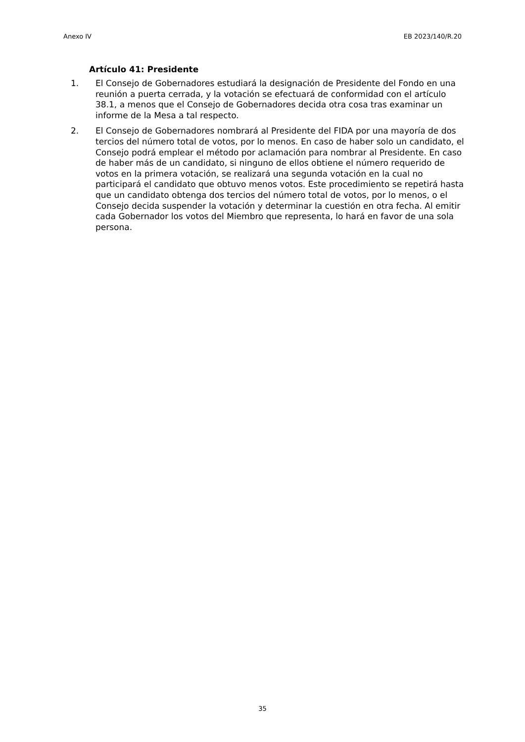Anexo IV EB 2023/140/R.20
Artículo 41: Presidente
1. El Consejo de Gobernadores estudiará la designación de Presidente del Fondo en una reunión a puerta cerrada, y la votación se efectuará de conformidad con el artículo 38.1, a menos que el Consejo de Gobernadores decida otra cosa tras examinar un informe de la Mesa a tal respecto.
2. El Consejo de Gobernadores nombrará al Presidente del FIDA por una mayoría de dos tercios del número total de votos, por lo menos. En caso de haber solo un candidato, el Consejo podrá emplear el método por aclamación para nombrar al Presidente. En caso de haber más de un candidato, si ninguno de ellos obtiene el número requerido de votos en la primera votación, se realizará una segunda votación en la cual no participará el candidato que obtuvo menos votos. Este procedimiento se repetirá hasta que un candidato obtenga dos tercios del número total de votos, por lo menos, o el Consejo decida suspender la votación y determinar la cuestión en otra fecha. Al emitir cada Gobernador los votos del Miembro que representa, lo hará en favor de una sola persona.
35